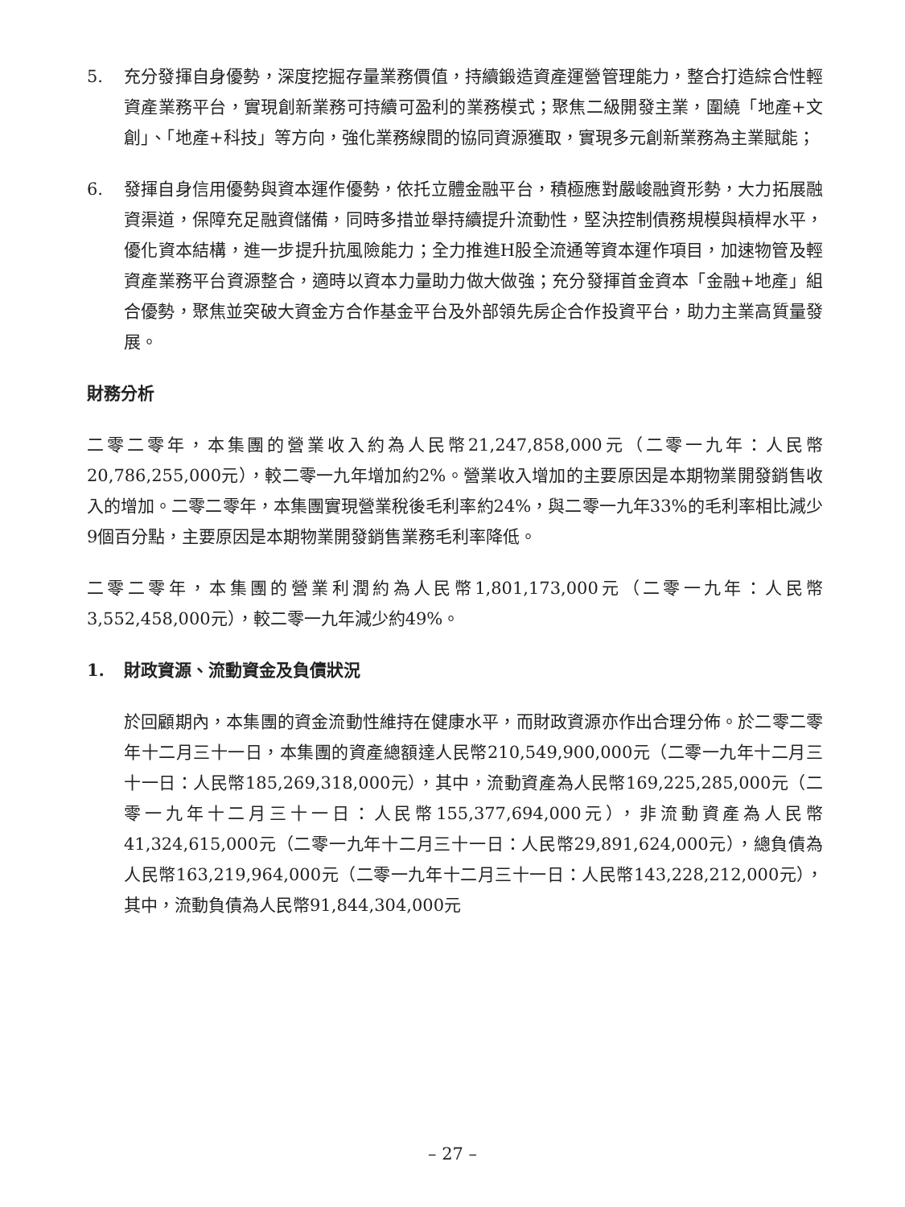5. 充分發揮自身優勢，深度挖掘存量業務價值，持續鍛造資產運營管理能力，整合打造綜合性輕資產業務平台，實現創新業務可持續可盈利的業務模式；聚焦二級開發主業，圍繞「地產+文創」、「地產+科技」等方向，強化業務線間的協同資源獲取，實現多元創新業務為主業賦能；
6. 發揮自身信用優勢與資本運作優勢，依托立體金融平台，積極應對嚴峻融資形勢，大力拓展融資渠道，保障充足融資儲備，同時多措並舉持續提升流動性，堅決控制債務規模與槓桿水平，優化資本結構，進一步提升抗風險能力；全力推進H股全流通等資本運作項目，加速物管及輕資產業務平台資源整合，適時以資本力量助力做大做強；充分發揮首金資本「金融+地產」組合優勢，聚焦並突破大資金方合作基金平台及外部領先房企合作投資平台，助力主業高質量發展。
財務分析
二零二零年，本集團的營業收入約為人民幣21,247,858,000元（二零一九年：人民幣20,786,255,000元），較二零一九年增加約2%。營業收入增加的主要原因是本期物業開發銷售收入的增加。二零二零年，本集團實現營業稅後毛利率約24%，與二零一九年33%的毛利率相比減少9個百分點，主要原因是本期物業開發銷售業務毛利率降低。
二零二零年，本集團的營業利潤約為人民幣1,801,173,000元（二零一九年：人民幣3,552,458,000元），較二零一九年減少約49%。
1. 財政資源、流動資金及負債狀況
於回顧期內，本集團的資金流動性維持在健康水平，而財政資源亦作出合理分佈。於二零二零年十二月三十一日，本集團的資產總額達人民幣210,549,900,000元（二零一九年十二月三十一日：人民幣185,269,318,000元），其中，流動資產為人民幣169,225,285,000元（二零一九年十二月三十一日：人民幣155,377,694,000元），非流動資產為人民幣41,324,615,000元（二零一九年十二月三十一日：人民幣29,891,624,000元），總負債為人民幣163,219,964,000元（二零一九年十二月三十一日：人民幣143,228,212,000元），其中，流動負債為人民幣91,844,304,000元
– 27 –